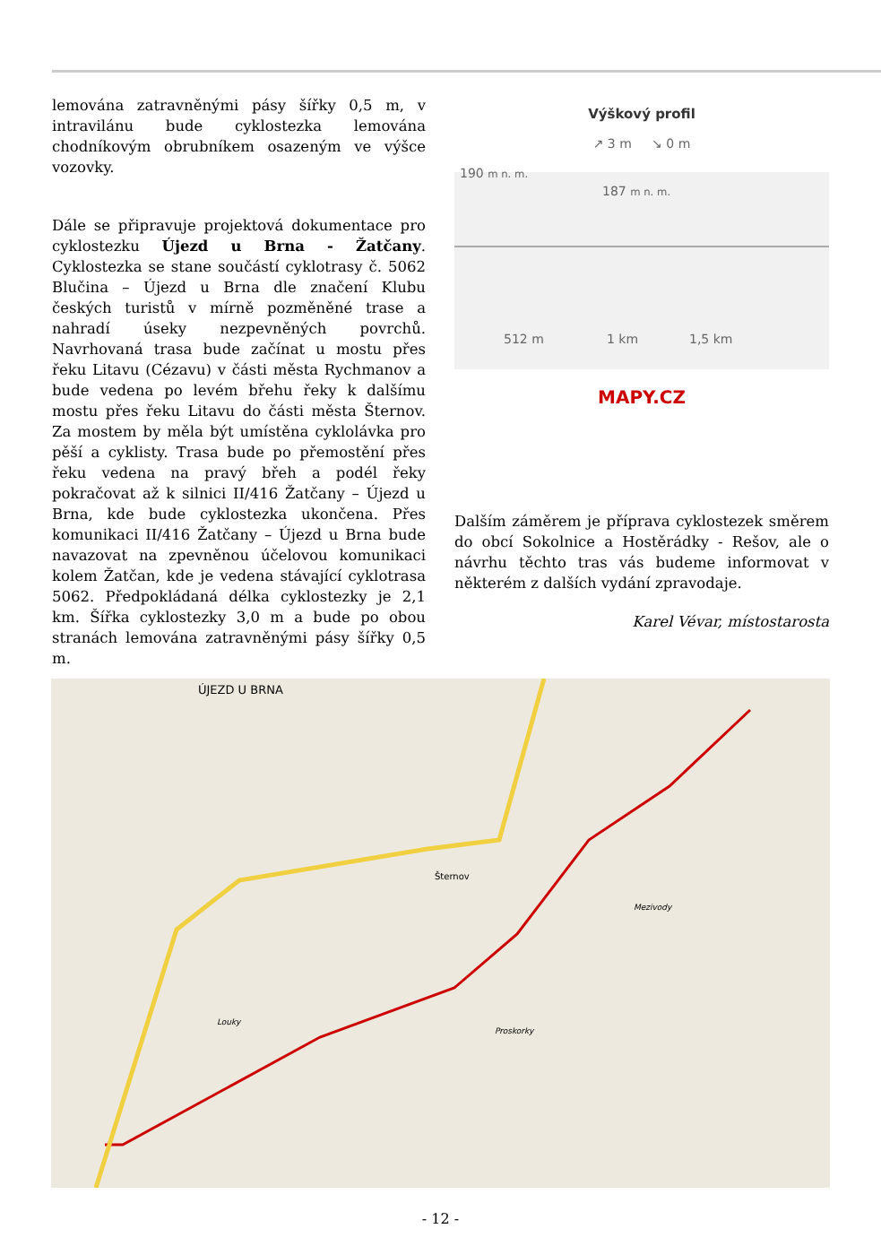lemována zatravněnými pásy šířky 0,5 m, v intravilánu bude cyklostezka lemována chodníkovým obrubníkem osazeným ve výšce vozovky.
Dále se připravuje projektová dokumentace pro cyklostezku Újezd u Brna - Žatčany. Cyklostezka se stane součástí cyklotrasy č. 5062 Blučina – Újezd u Brna dle značení Klubu českých turistů v mírně pozměněné trase a nahradí úseky nezpevněných povrchů. Navrhovaná trasa bude začínat u mostu přes řeku Litavu (Cézavu) v části města Rychmanov a bude vedena po levém břehu řeky k dalšímu mostu přes řeku Litavu do části města Šternov. Za mostem by měla být umístěna cyklolávka pro pěší a cyklisty. Trasa bude po přemostění přes řeku vedena na pravý břeh a podél řeky pokračovat až k silnici II/416 Žatčany – Újezd u Brna, kde bude cyklostezka ukončena. Přes komunikaci II/416 Žatčany – Újezd u Brna bude navazovat na zpevněnou účelovou komunikaci kolem Žatčan, kde je vedena stávající cyklotrasa 5062. Předpokládaná délka cyklostezky je 2,1 km. Šířka cyklostezky 3,0 m a bude po obou stranách lemována zatravněnými pásy šířky 0,5 m.
Výškový profil
↗ 3 m ↘ 0 m
190 m n. m.
187 m n. m.
512 m 1 km 1,5 km
MAPY.CZ
Dalším záměrem je příprava cyklostezek směrem do obcí Sokolnice a Hostěrádky - Rešov, ale o návrhu těchto tras vás budeme informovat v některém z dalších vydání zpravodaje.
Karel Vévar, místostarosta
ÚJEZD U BRNA
Šternov
Mezivody
Proskorky
Louky
- 12 -